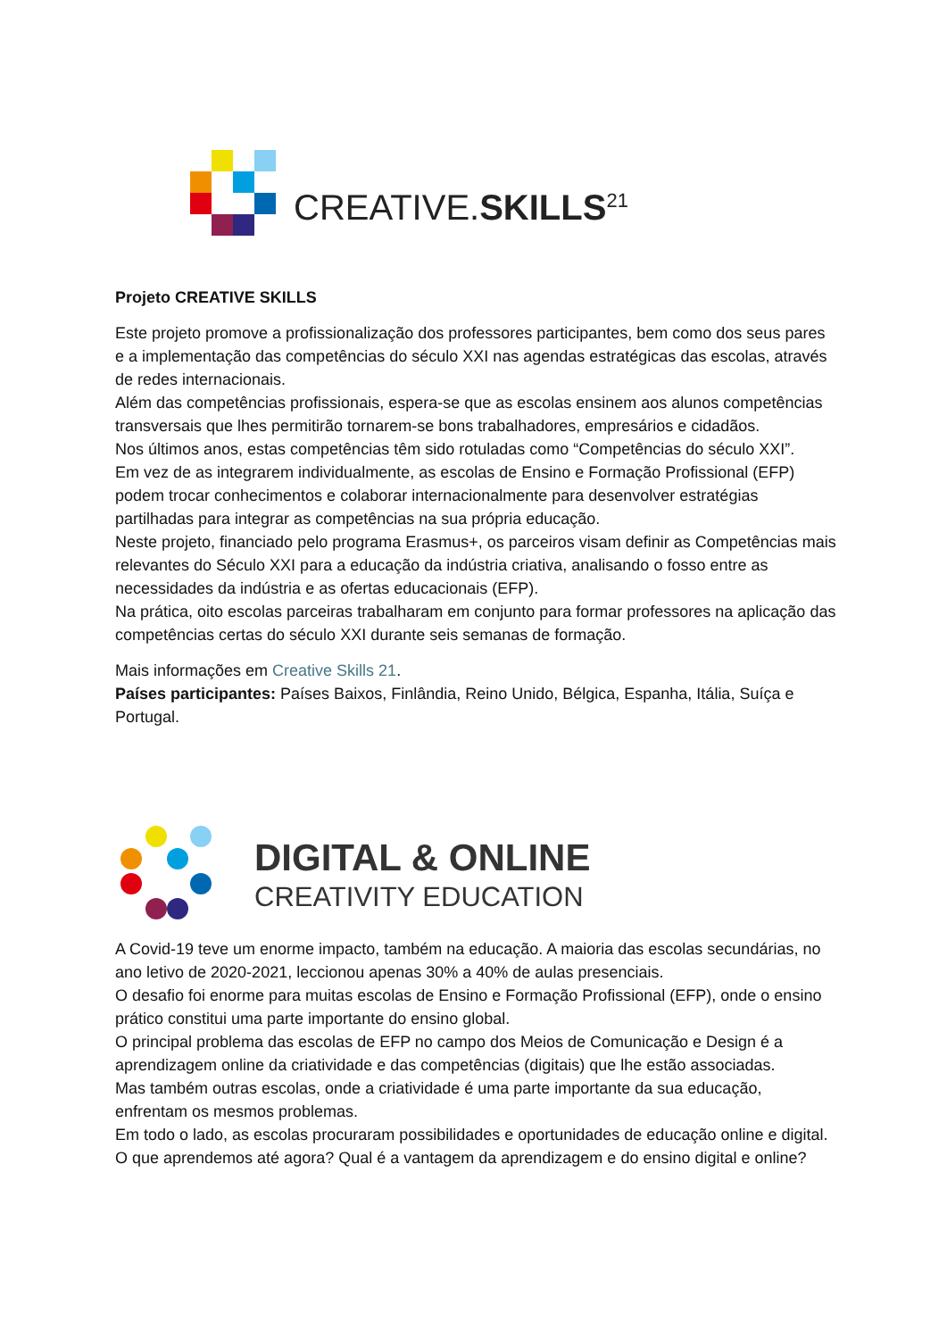CREATIVE.SKILLS<sup>21</sup>
Projeto CREATIVE SKILLS
Este projeto promove a profissionalização dos professores participantes, bem como dos seus pares e a implementação das competências do século XXI nas agendas estratégicas das escolas, através de redes internacionais.
Além das competências profissionais, espera-se que as escolas ensinem aos alunos competências transversais que lhes permitirão tornarem-se bons trabalhadores, empresários e cidadãos.
Nos últimos anos, estas competências têm sido rotuladas como “Competências do século XXI”.
Em vez de as integrarem individualmente, as escolas de Ensino e Formação Profissional (EFP) podem trocar conhecimentos e colaborar internacionalmente para desenvolver estratégias partilhadas para integrar as competências na sua própria educação.
Neste projeto, financiado pelo programa Erasmus+, os parceiros visam definir as Competências mais relevantes do Século XXI para a educação da indústria criativa, analisando o fosso entre as necessidades da indústria e as ofertas educacionais (EFP).
Na prática, oito escolas parceiras trabalharam em conjunto para formar professores na aplicação das competências certas do século XXI durante seis semanas de formação.
Mais informações em Creative Skills 21.
Países participantes: Países Baixos, Finlândia, Reino Unido, Bélgica, Espanha, Itália, Suíça e Portugal.
DIGITAL & ONLINE
CREATIVITY EDUCATION
A Covid-19 teve um enorme impacto, também na educação. A maioria das escolas secundárias, no ano letivo de 2020-2021, leccionou apenas 30% a 40% de aulas presenciais.
O desafio foi enorme para muitas escolas de Ensino e Formação Profissional (EFP), onde o ensino prático constitui uma parte importante do ensino global.
O principal problema das escolas de EFP no campo dos Meios de Comunicação e Design é a aprendizagem online da criatividade e das competências (digitais) que lhe estão associadas.
Mas também outras escolas, onde a criatividade é uma parte importante da sua educação, enfrentam os mesmos problemas.
Em todo o lado, as escolas procuraram possibilidades e oportunidades de educação online e digital.
O que aprendemos até agora? Qual é a vantagem da aprendizagem e do ensino digital e online?